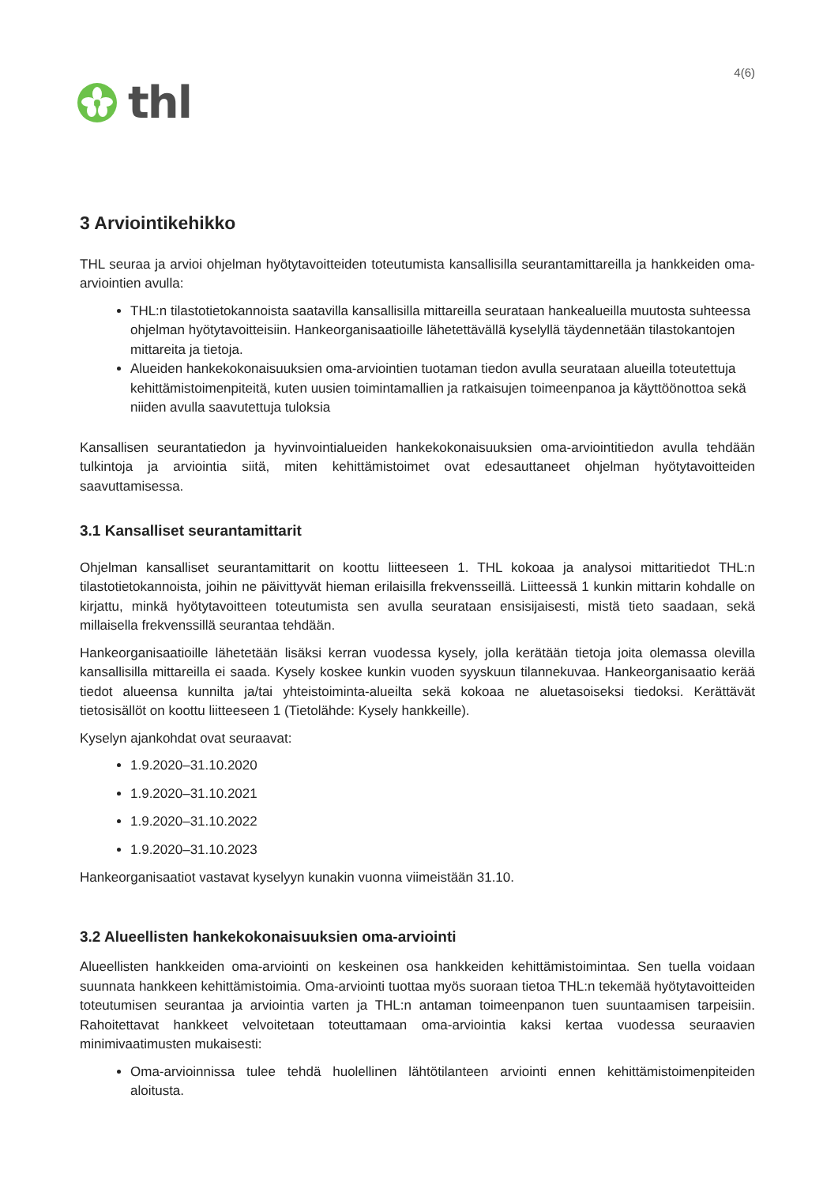thl
4(6)
3 Arviointikehikko
THL seuraa ja arvioi ohjelman hyötytavoitteiden toteutumista kansallisilla seurantamittareilla ja hankkeiden oma-arviointien avulla:
THL:n tilastotietokannoista saatavilla kansallisilla mittareilla seurataan hankealueilla muutosta suhteessa ohjelman hyötytavoitteisiin. Hankeorganisaatioille lähetettävällä kyselyllä täydennetään tilastokantojen mittareita ja tietoja.
Alueiden hankekokonaisuuksien oma-arviointien tuotaman tiedon avulla seurataan alueilla toteutettuja kehittämistoimenpiteitä, kuten uusien toimintamallien ja ratkaisujen toimeenpanoa ja käyttöönottoa sekä niiden avulla saavutettuja tuloksia
Kansallisen seurantatiedon ja hyvinvointialueiden hankekokonaisuuksien oma-arviointitiedon avulla tehdään tulkintoja ja arviointia siitä, miten kehittämistoimet ovat edesauttaneet ohjelman hyötytavoitteiden saavuttamisessa.
3.1 Kansalliset seurantamittarit
Ohjelman kansalliset seurantamittarit on koottu liitteeseen 1. THL kokoaa ja analysoi mittaritiedot THL:n tilastotietokannoista, joihin ne päivittyvät hieman erilaisilla frekvensseillä. Liitteessä 1 kunkin mittarin kohdalle on kirjattu, minkä hyötytavoitteen toteutumista sen avulla seurataan ensisijaisesti, mistä tieto saadaan, sekä millaisella frekvenssillä seurantaa tehdään.
Hankeorganisaatioille lähetetään lisäksi kerran vuodessa kysely, jolla kerätään tietoja joita olemassa olevilla kansallisilla mittareilla ei saada. Kysely koskee kunkin vuoden syyskuun tilannekuvaa. Hankeorganisaatio kerää tiedot alueensa kunnilta ja/tai yhteistoiminta-alueilta sekä kokoaa ne aluetasoiseksi tiedoksi. Kerättävät tietosisällöt on koottu liitteeseen 1 (Tietolähde: Kysely hankkeille).
Kyselyn ajankohdat ovat seuraavat:
1.9.2020–31.10.2020
1.9.2020–31.10.2021
1.9.2020–31.10.2022
1.9.2020–31.10.2023
Hankeorganisaatiot vastavat kyselyyn kunakin vuonna viimeistään 31.10.
3.2 Alueellisten hankekokonaisuuksien oma-arviointi
Alueellisten hankkeiden oma-arviointi on keskeinen osa hankkeiden kehittämistoimintaa. Sen tuella voidaan suunnata hankkeen kehittämistoimia. Oma-arviointi tuottaa myös suoraan tietoa THL:n tekemää hyötytavoitteiden toteutumisen seurantaa ja arviointia varten ja THL:n antaman toimeenpanon tuen suuntaamisen tarpeisiin. Rahoitettavat hankkeet velvoitetaan toteuttamaan oma-arviointia kaksi kertaa vuodessa seuraavien minimivaatimusten mukaisesti:
Oma-arvioinnissa tulee tehdä huolellinen lähtötilanteen arviointi ennen kehittämistoimenpiteiden aloitusta.